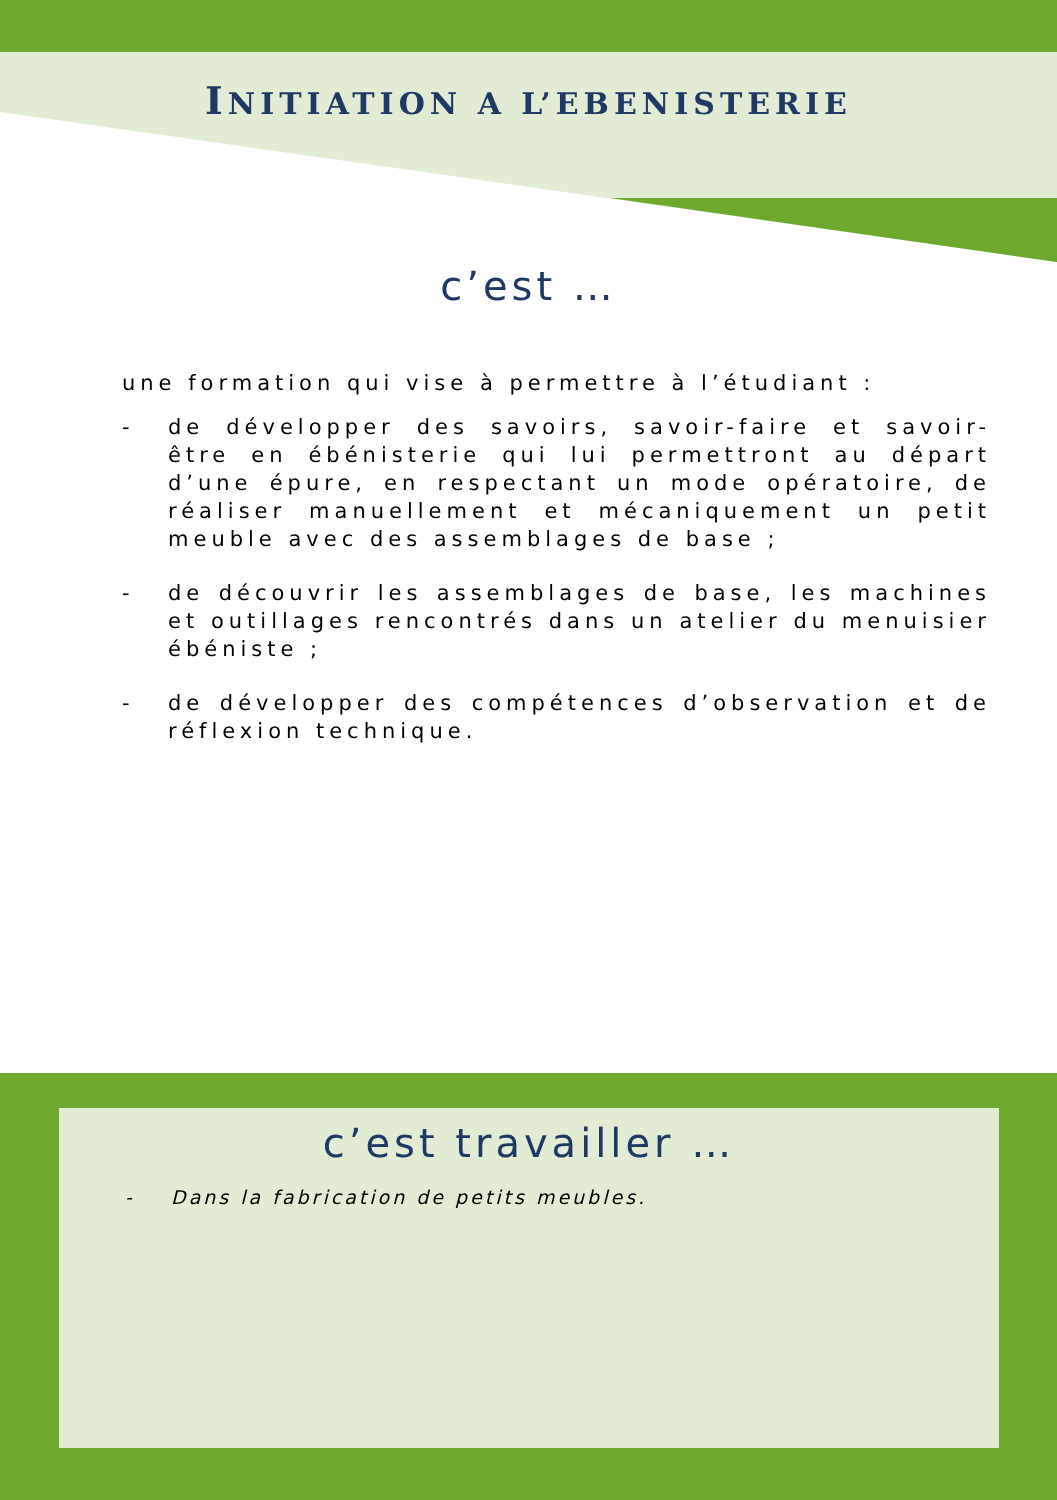INITIATION A L’EBENISTERIE
c’est …
une formation qui vise à permettre à l’étudiant :
- de développer des savoirs, savoir-faire et savoir-être en ébénisterie qui lui permettront au départ d’une épure, en respectant un mode opératoire, de réaliser manuellement et mécaniquement un petit meuble avec des assemblages de base ;
- de découvrir les assemblages de base, les machines et outillages rencontrés dans un atelier du menuisier ébéniste ;
- de développer des compétences d’observation et de réflexion technique.
c’est travailler …
- Dans la fabrication de petits meubles.